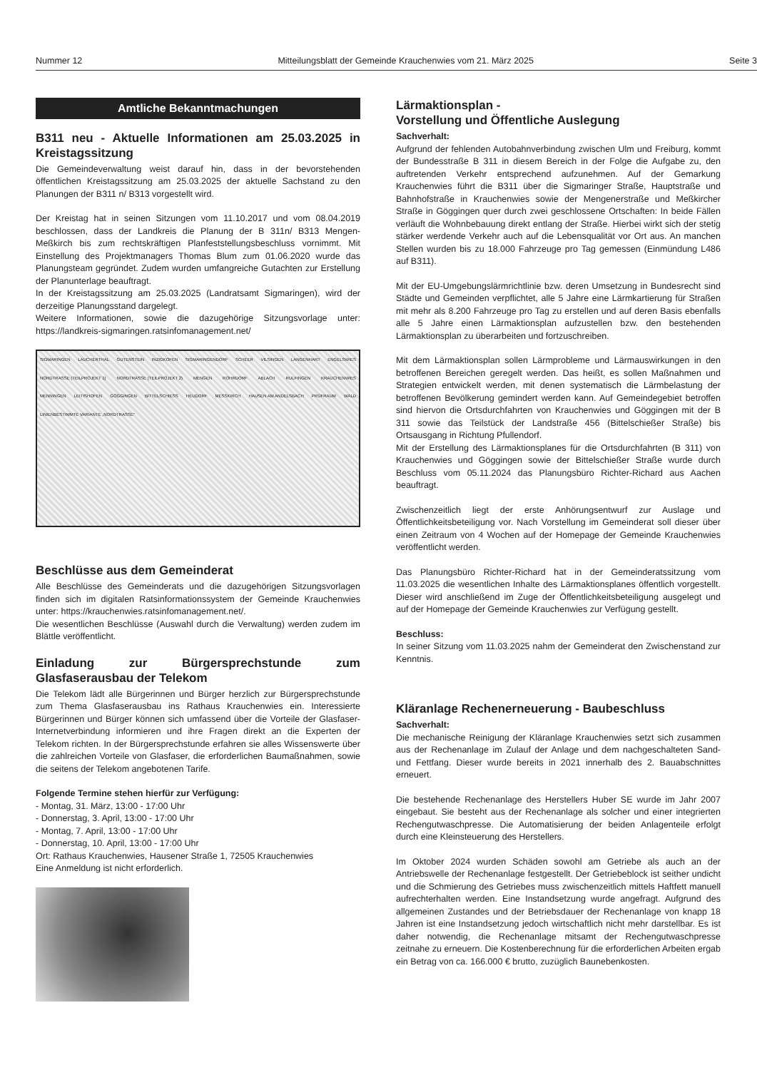Nummer 12 Mitteilungsblatt der Gemeinde Krauchenwies vom 21. März 2025 Seite 3
Amtliche Bekanntmachungen
B311 neu - Aktuelle Informationen am 25.03.2025 in Kreistagssitzung
Die Gemeindeverwaltung weist darauf hin, dass in der bevorstehenden öffentlichen Kreistagssitzung am 25.03.2025 der aktuelle Sachstand zu den Planungen der B311 n/ B313 vorgestellt wird.
Der Kreistag hat in seinen Sitzungen vom 11.10.2017 und vom 08.04.2019 beschlossen, dass der Landkreis die Planung der B 311n/ B313 Mengen-Meßkirch bis zum rechtskräftigen Planfeststellungsbeschluss vornimmt. Mit Einstellung des Projektmanagers Thomas Blum zum 01.06.2020 wurde das Planungsteam gegründet. Zudem wurden umfangreiche Gutachten zur Erstellung der Planunterlage beauftragt.
In der Kreistagssitzung am 25.03.2025 (Landratsamt Sigmaringen), wird der derzeitige Planungsstand dargelegt.
Weitere Informationen, sowie die dazugehörige Sitzungsvorlage unter: https://landkreis-sigmaringen.ratsinfomanagement.net/
SIGMARINGEN LAUCHERTHAL GUTENSTEIN INZIGKOFEN SIGMARINGENDORF SCHEER VILSINGEN LANGENHART ENGELSWIES NORDTRASSE (TEILPROJEKT 1) NORDTRASSE (TEILPROJEKT 2) MENGEN ROHRDORF ABLACH RULFINGEN KRAUCHENWIES MENNINGEN LEITISHOFEN GÖGGINGEN BITTELSCHIESS HEUDORF MESSKIRCH HAUSEN AM ANDELSBACH PRÜFRAUM WALD LINIENBESTIMMTE VARIANTE „NORDTRASSE"
Beschlüsse aus dem Gemeinderat
Alle Beschlüsse des Gemeinderats und die dazugehörigen Sitzungsvorlagen finden sich im digitalen Ratsinformationssystem der Gemeinde Krauchenwies unter: https://krauchenwies.ratsinfomanagement.net/.
Die wesentlichen Beschlüsse (Auswahl durch die Verwaltung) werden zudem im Blättle veröffentlicht.
Einladung zur Bürgersprechstunde zum Glasfaserausbau der Telekom
Die Telekom lädt alle Bürgerinnen und Bürger herzlich zur Bürgersprechstunde zum Thema Glasfaserausbau ins Rathaus Krauchenwies ein. Interessierte Bürgerinnen und Bürger können sich umfassend über die Vorteile der Glasfaser-Internetverbindung informieren und ihre Fragen direkt an die Experten der Telekom richten. In der Bürgersprechstunde erfahren sie alles Wissenswerte über die zahlreichen Vorteile von Glasfaser, die erforderlichen Baumaßnahmen, sowie die seitens der Telekom angebotenen Tarife.
Folgende Termine stehen hierfür zur Verfügung:
- Montag, 31. März, 13:00 - 17:00 Uhr
- Donnerstag, 3. April, 13:00 - 17:00 Uhr
- Montag, 7. April, 13:00 - 17:00 Uhr
- Donnerstag, 10. April, 13:00 - 17:00 Uhr
Ort: Rathaus Krauchenwies, Hausener Straße 1, 72505 Krauchenwies
Eine Anmeldung ist nicht erforderlich.
Lärmaktionsplan -
Vorstellung und Öffentliche Auslegung
Sachverhalt:
Aufgrund der fehlenden Autobahnverbindung zwischen Ulm und Freiburg, kommt der Bundesstraße B 311 in diesem Bereich in der Folge die Aufgabe zu, den auftretenden Verkehr entsprechend aufzunehmen. Auf der Gemarkung Krauchenwies führt die B311 über die Sigmaringer Straße, Hauptstraße und Bahnhofstraße in Krauchenwies sowie der Mengenerstraße und Meßkircher Straße in Göggingen quer durch zwei geschlossene Ortschaften: In beide Fällen verläuft die Wohnbebauung direkt entlang der Straße. Hierbei wirkt sich der stetig stärker werdende Verkehr auch auf die Lebensqualität vor Ort aus. An manchen Stellen wurden bis zu 18.000 Fahrzeuge pro Tag gemessen (Einmündung L486 auf B311).
Mit der EU-Umgebungslärmrichtlinie bzw. deren Umsetzung in Bundesrecht sind Städte und Gemeinden verpflichtet, alle 5 Jahre eine Lärmkartierung für Straßen mit mehr als 8.200 Fahrzeuge pro Tag zu erstellen und auf deren Basis ebenfalls alle 5 Jahre einen Lärmaktionsplan aufzustellen bzw. den bestehenden Lärmaktionsplan zu überarbeiten und fortzuschreiben.
Mit dem Lärmaktionsplan sollen Lärmprobleme und Lärmauswirkungen in den betroffenen Bereichen geregelt werden. Das heißt, es sollen Maßnahmen und Strategien entwickelt werden, mit denen systematisch die Lärmbelastung der betroffenen Bevölkerung gemindert werden kann. Auf Gemeindegebiet betroffen sind hiervon die Ortsdurchfahrten von Krauchenwies und Göggingen mit der B 311 sowie das Teilstück der Landstraße 456 (Bittelschießer Straße) bis Ortsausgang in Richtung Pfullendorf.
Mit der Erstellung des Lärmaktionsplanes für die Ortsdurchfahrten (B 311) von Krauchenwies und Göggingen sowie der Bittelschießer Straße wurde durch Beschluss vom 05.11.2024 das Planungsbüro Richter-Richard aus Aachen beauftragt.
Zwischenzeitlich liegt der erste Anhörungsentwurf zur Auslage und Öffentlichkeitsbeteiligung vor. Nach Vorstellung im Gemeinderat soll dieser über einen Zeitraum von 4 Wochen auf der Homepage der Gemeinde Krauchenwies veröffentlicht werden.
Das Planungsbüro Richter-Richard hat in der Gemeinderatssitzung vom 11.03.2025 die wesentlichen Inhalte des Lärmaktionsplanes öffentlich vorgestellt. Dieser wird anschließend im Zuge der Öffentlichkeitsbeteiligung ausgelegt und auf der Homepage der Gemeinde Krauchenwies zur Verfügung gestellt.
Beschluss:
In seiner Sitzung vom 11.03.2025 nahm der Gemeinderat den Zwischenstand zur Kenntnis.
Kläranlage Rechenerneuerung - Baubeschluss
Sachverhalt:
Die mechanische Reinigung der Kläranlage Krauchenwies setzt sich zusammen aus der Rechenanlage im Zulauf der Anlage und dem nachgeschalteten Sand- und Fettfang. Dieser wurde bereits in 2021 innerhalb des 2. Bauabschnittes erneuert.
Die bestehende Rechenanlage des Herstellers Huber SE wurde im Jahr 2007 eingebaut. Sie besteht aus der Rechenanlage als solcher und einer integrierten Rechengutwaschpresse. Die Automatisierung der beiden Anlagenteile erfolgt durch eine Kleinsteuerung des Herstellers.
Im Oktober 2024 wurden Schäden sowohl am Getriebe als auch an der Antriebswelle der Rechenanlage festgestellt. Der Getriebeblock ist seither undicht und die Schmierung des Getriebes muss zwischenzeitlich mittels Haftfett manuell aufrechterhalten werden. Eine Instandsetzung wurde angefragt. Aufgrund des allgemeinen Zustandes und der Betriebsdauer der Rechenanlage von knapp 18 Jahren ist eine Instandsetzung jedoch wirtschaftlich nicht mehr darstellbar. Es ist daher notwendig, die Rechenanlage mitsamt der Rechengutwaschpresse zeitnahe zu erneuern. Die Kostenberechnung für die erforderlichen Arbeiten ergab ein Betrag von ca. 166.000 € brutto, zuzüglich Baunebenkosten.